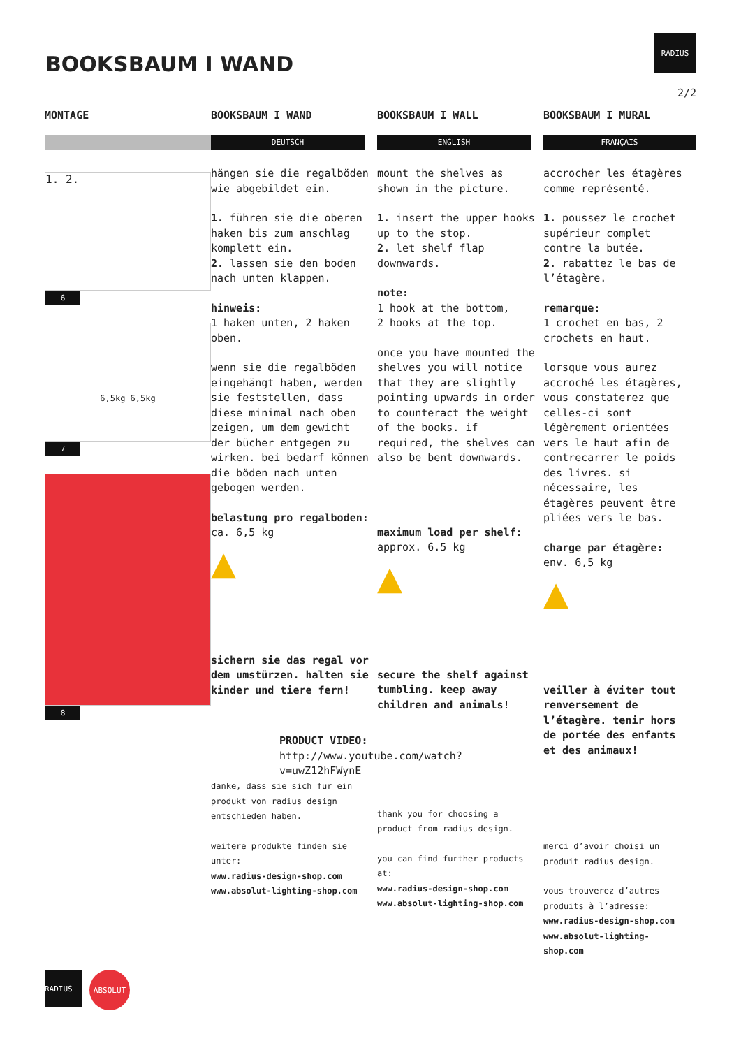BOOKSBAUM I WAND
RADIUS
2/2
MONTAGE
1. 2.
6
6,5kg 6,5kg
7
8
BOOKSBAUM I WAND
DEUTSCH
hängen sie die regalböden wie abgebildet ein.
1. führen sie die oberen haken bis zum anschlag komplett ein.
2. lassen sie den boden nach unten klappen.
hinweis:
1 haken unten, 2 haken oben.
wenn sie die regalböden eingehängt haben, werden sie feststellen, dass diese minimal nach oben zeigen, um dem gewicht der bücher entgegen zu wirken. bei bedarf können die böden nach unten gebogen werden.
belastung pro regalboden:
ca. 6,5 kg
▲
sichern sie das regal vor dem umstürzen. halten sie kinder und tiere fern!
danke, dass sie sich für ein produkt von radius design entschieden haben.
weitere produkte finden sie unter:
www.radius-design-shop.com
www.absolut-lighting-shop.com
BOOKSBAUM I WALL
ENGLISH
mount the shelves as shown in the picture.
1. insert the upper hooks up to the stop.
2. let shelf flap downwards.
note:
1 hook at the bottom,
2 hooks at the top.
once you have mounted the shelves you will notice that they are slightly pointing upwards in order to counteract the weight of the books. if required, the shelves can also be bent downwards.
maximum load per shelf:
approx. 6.5 kg
▲
secure the shelf against tumbling. keep away children and animals!
PRODUCT VIDEO:
http://www.youtube.com/watch?v=uwZ12hFWynE
thank you for choosing a product from radius design.
you can find further products at:
www.radius-design-shop.com
www.absolut-lighting-shop.com
BOOKSBAUM I MURAL
FRANÇAIS
accrocher les étagères comme représenté.
1. poussez le crochet supérieur complet contre la butée.
2. rabattez le bas de l’étagère.
remarque:
1 crochet en bas, 2 crochets en haut.
lorsque vous aurez accroché les étagères, vous constaterez que celles-ci sont légèrement orientées vers le haut afin de contrecarrer le poids des livres. si nécessaire, les étagères peuvent être pliées vers le bas.
charge par étagère:
env. 6,5 kg
▲
veiller à éviter tout renversement de l’étagère. tenir hors de portée des enfants et des animaux!
merci d’avoir choisi un produit radius design.
vous trouverez d’autres produits à l’adresse:
www.radius-design-shop.com
www.absolut-lighting-shop.com
RADIUS
ABSOLUT